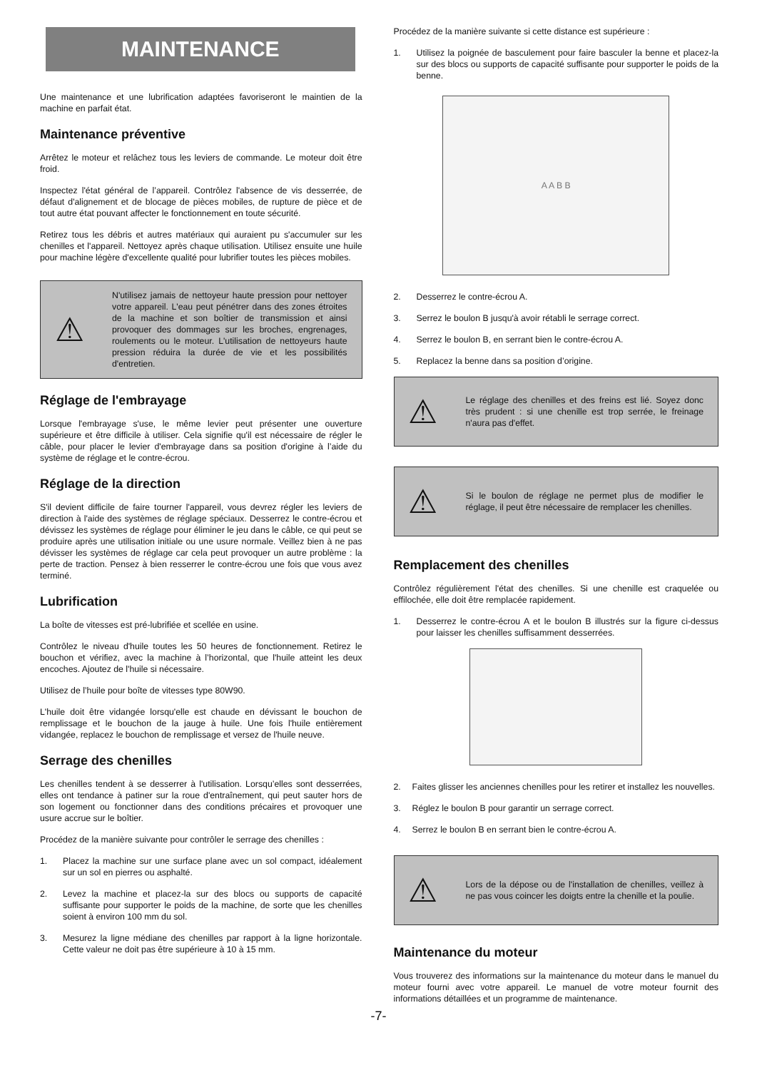MAINTENANCE
Une maintenance et une lubrification adaptées favoriseront le maintien de la machine en parfait état.
Maintenance préventive
Arrêtez le moteur et relâchez tous les leviers de commande. Le moteur doit être froid.
Inspectez l'état général de l’appareil. Contrôlez l'absence de vis desserrée, de défaut d'alignement et de blocage de pièces mobiles, de rupture de pièce et de tout autre état pouvant affecter le fonctionnement en toute sécurité.
Retirez tous les débris et autres matériaux qui auraient pu s'accumuler sur les chenilles et l'appareil. Nettoyez après chaque utilisation. Utilisez ensuite une huile pour machine légère d'excellente qualité pour lubrifier toutes les pièces mobiles.
⚠
N'utilisez jamais de nettoyeur haute pression pour nettoyer votre appareil. L'eau peut pénétrer dans des zones étroites de la machine et son boîtier de transmission et ainsi provoquer des dommages sur les broches, engrenages, roulements ou le moteur. L'utilisation de nettoyeurs haute pression réduira la durée de vie et les possibilités d'entretien.
Réglage de l'embrayage
Lorsque l'embrayage s'use, le même levier peut présenter une ouverture supérieure et être difficile à utiliser. Cela signifie qu'il est nécessaire de régler le câble, pour placer le levier d'embrayage dans sa position d'origine à l’aide du système de réglage et le contre-écrou.
Réglage de la direction
S'il devient difficile de faire tourner l'appareil, vous devrez régler les leviers de direction à l'aide des systèmes de réglage spéciaux. Desserrez le contre-écrou et dévissez les systèmes de réglage pour éliminer le jeu dans le câble, ce qui peut se produire après une utilisation initiale ou une usure normale. Veillez bien à ne pas dévisser les systèmes de réglage car cela peut provoquer un autre problème : la perte de traction. Pensez à bien resserrer le contre-écrou une fois que vous avez terminé.
Lubrification
La boîte de vitesses est pré-lubrifiée et scellée en usine.
Contrôlez le niveau d'huile toutes les 50 heures de fonctionnement. Retirez le bouchon et vérifiez, avec la machine à l’horizontal, que l'huile atteint les deux encoches. Ajoutez de l'huile si nécessaire.
Utilisez de l’huile pour boîte de vitesses type 80W90.
L'huile doit être vidangée lorsqu'elle est chaude en dévissant le bouchon de remplissage et le bouchon de la jauge à huile. Une fois l'huile entièrement vidangée, replacez le bouchon de remplissage et versez de l'huile neuve.
Serrage des chenilles
Les chenilles tendent à se desserrer à l'utilisation. Lorsqu’elles sont desserrées, elles ont tendance à patiner sur la roue d'entraînement, qui peut sauter hors de son logement ou fonctionner dans des conditions précaires et provoquer une usure accrue sur le boîtier.
Procédez de la manière suivante pour contrôler le serrage des chenilles :
1. Placez la machine sur une surface plane avec un sol compact, idéalement sur un sol en pierres ou asphalté.
2. Levez la machine et placez-la sur des blocs ou supports de capacité suffisante pour supporter le poids de la machine, de sorte que les chenilles soient à environ 100 mm du sol.
3. Mesurez la ligne médiane des chenilles par rapport à la ligne horizontale. Cette valeur ne doit pas être supérieure à 10 à 15 mm.
Procédez de la manière suivante si cette distance est supérieure :
1. Utilisez la poignée de basculement pour faire basculer la benne et placez-la sur des blocs ou supports de capacité suffisante pour supporter le poids de la benne.
A A B B
2. Desserrez le contre-écrou A.
3. Serrez le boulon B jusqu'à avoir rétabli le serrage correct.
4. Serrez le boulon B, en serrant bien le contre-écrou A.
5. Replacez la benne dans sa position d’origine.
⚠
Le réglage des chenilles et des freins est lié. Soyez donc très prudent : si une chenille est trop serrée, le freinage n'aura pas d'effet.
⚠
Si le boulon de réglage ne permet plus de modifier le réglage, il peut être nécessaire de remplacer les chenilles.
Remplacement des chenilles
Contrôlez régulièrement l'état des chenilles. Si une chenille est craquelée ou effilochée, elle doit être remplacée rapidement.
1. Desserrez le contre-écrou A et le boulon B illustrés sur la figure ci-dessus pour laisser les chenilles suffisamment desserrées.
2. Faites glisser les anciennes chenilles pour les retirer et installez les nouvelles.
3. Réglez le boulon B pour garantir un serrage correct.
4. Serrez le boulon B en serrant bien le contre-écrou A.
⚠
Lors de la dépose ou de l'installation de chenilles, veillez à ne pas vous coincer les doigts entre la chenille et la poulie.
Maintenance du moteur
Vous trouverez des informations sur la maintenance du moteur dans le manuel du moteur fourni avec votre appareil. Le manuel de votre moteur fournit des informations détaillées et un programme de maintenance.
-7-